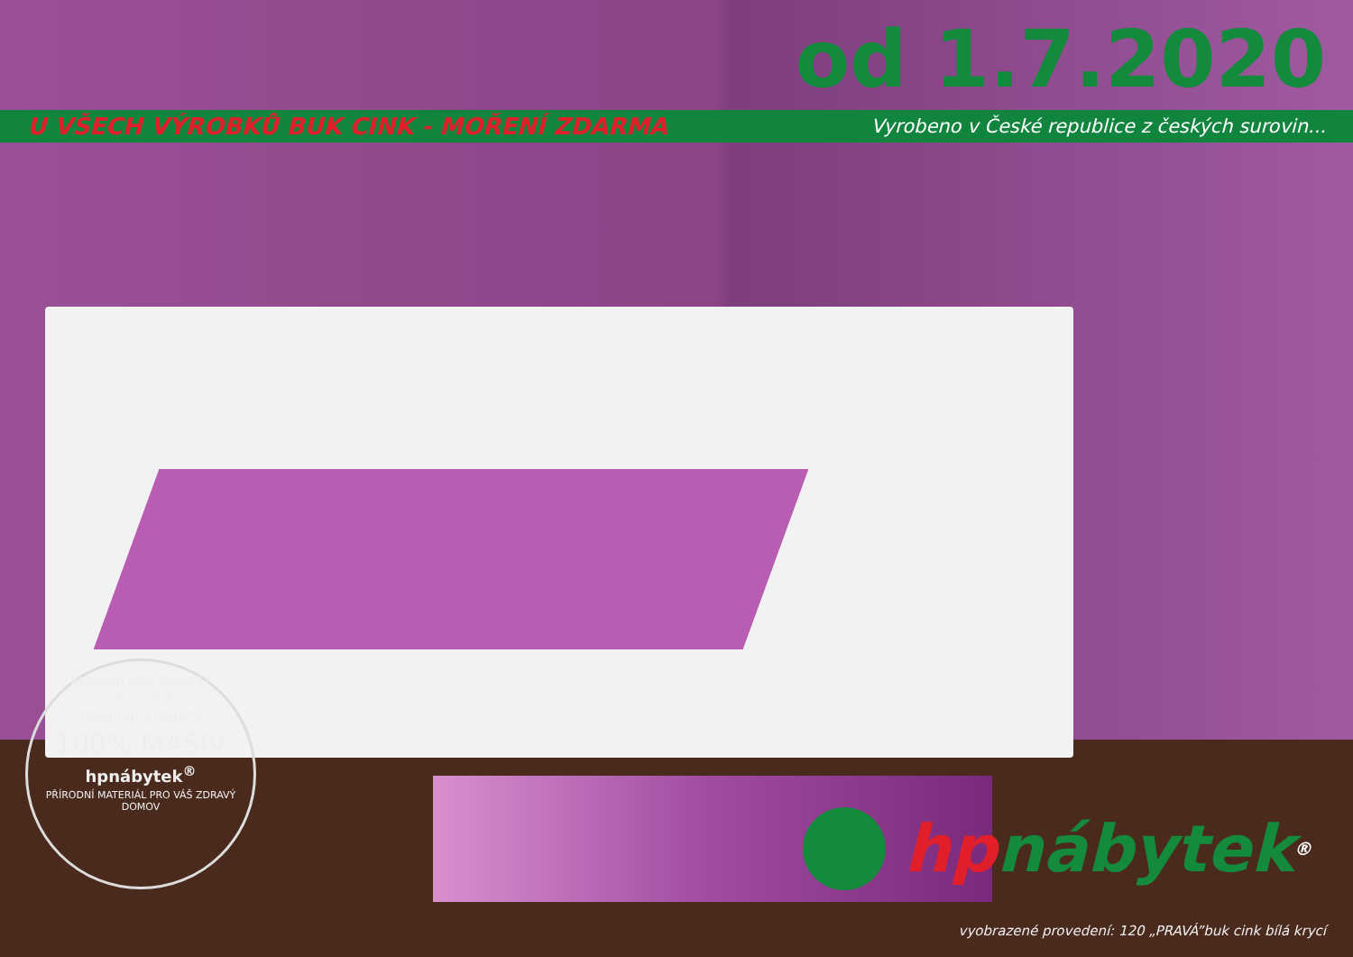od 1.7.2020
U VŠECH VÝROBKŮ BUK CINK - MOŘENÍ ZDARMA Vyrobeno v České republice z českých surovin...
BYDLENÍ PRO RADOST
1992 - 2020
TRADIČNÍ VÝROBCE
100% MASIV
hpnábytek<sup>®</sup>
PŘÍRODNÍ MATERIÁL PRO VÁŠ ZDRAVÝ DOMOV
hp nábytek<sup>®</sup>
vyobrazené provedení: 120 „PRAVÁ”buk cink bílá krycí